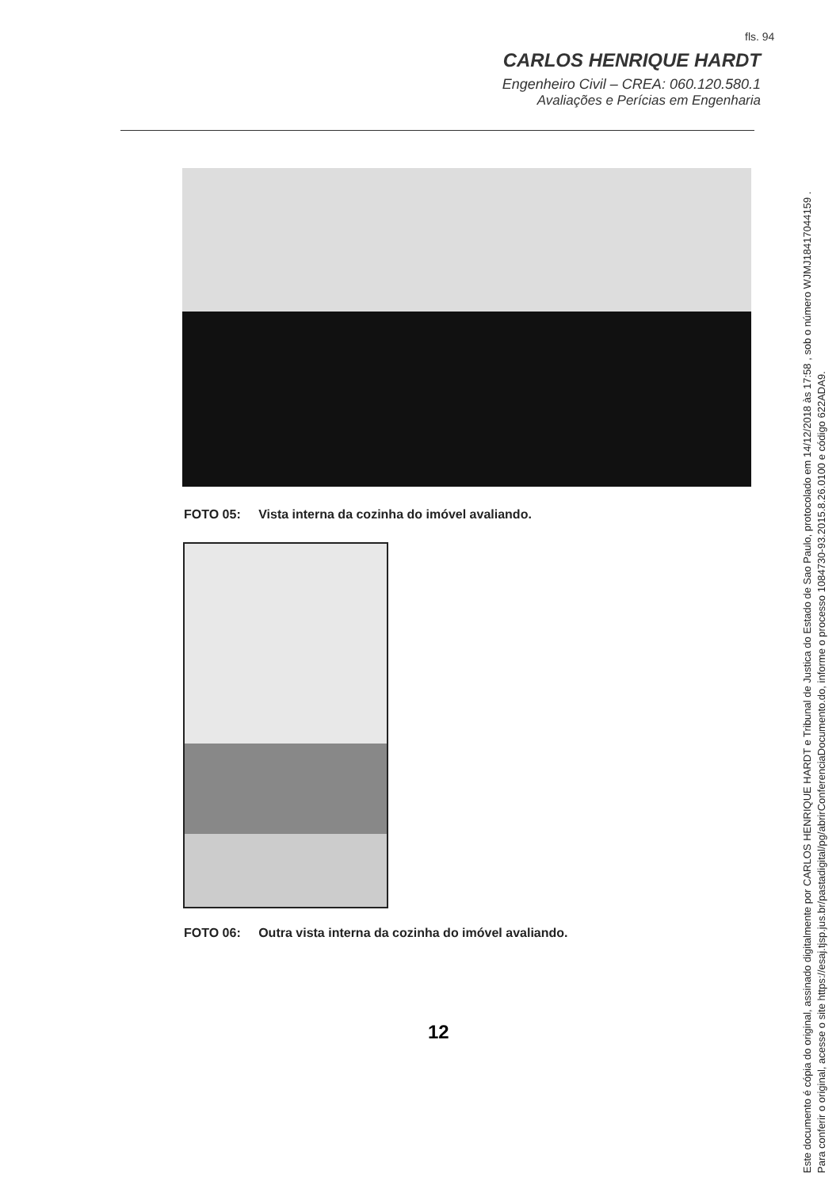fls. 94
CARLOS HENRIQUE HARDT
Engenheiro Civil – CREA: 060.120.580.1
Avaliações e Perícias em Engenharia
FOTO 05: Vista interna da cozinha do imóvel avaliando.
FOTO 06: Outra vista interna da cozinha do imóvel avaliando.
12
Este documento é cópia do original, assinado digitalmente por CARLOS HENRIQUE HARDT e Tribunal de Justica do Estado de Sao Paulo, protocolado em 14/12/2018 às 17:58 , sob o número WJMJ18417044159 .
Para conferir o original, acesse o site https://esaj.tjsp.jus.br/pastadigital/pg/abrirConferenciaDocumento.do, informe o processo 1084730-93.2015.8.26.0100 e código 622ADA9.